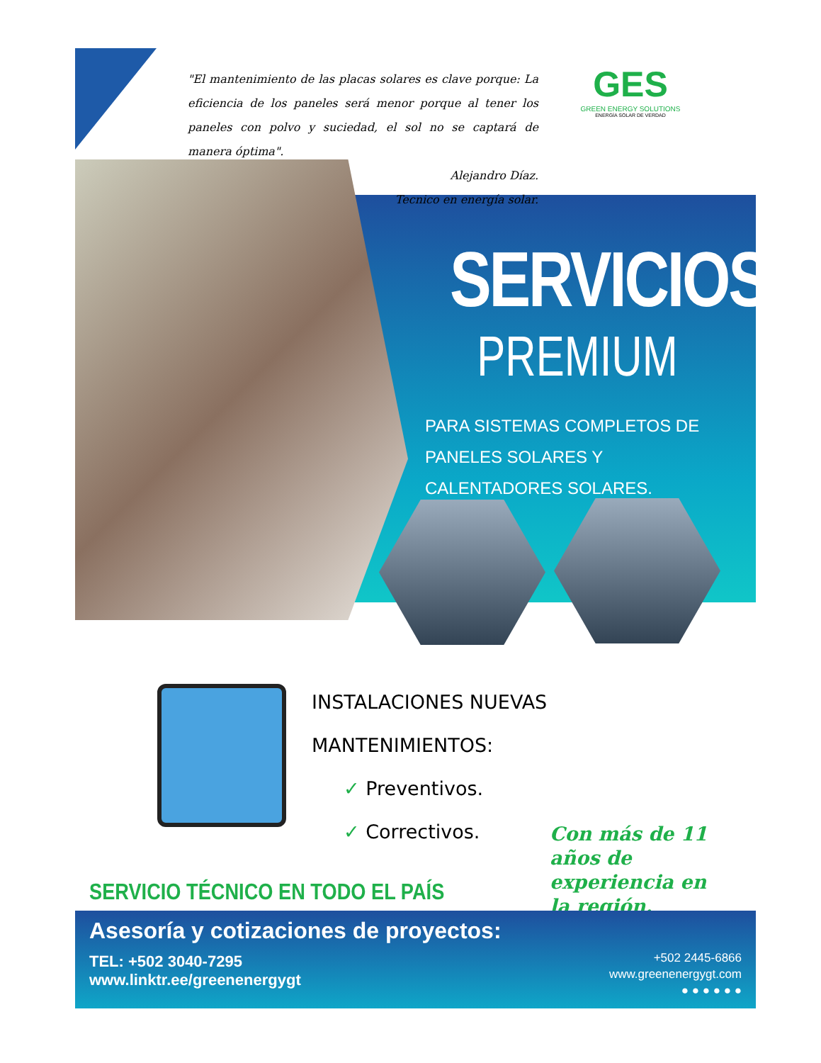"El mantenimiento de las placas solares es clave porque: La eficiencia de los paneles será menor porque al tener los paneles con polvo y suciedad, el sol no se captará de manera óptima".
Alejandro Díaz.
Tecnico en energía solar.
GES
GREEN ENERGY SOLUTIONS
ENERGÍA SOLAR DE VERDAD
SERVICIOS
PREMIUM
PARA SISTEMAS COMPLETOS DE PANELES SOLARES Y CALENTADORES SOLARES.
INSTALACIONES NUEVAS
MANTENIMIENTOS:
✓ Preventivos.
✓ Correctivos.
Con más de 11 años de experiencia en la región.
SERVICIO TÉCNICO EN TODO EL PAÍS
Asesoría y cotizaciones de proyectos:
TEL: +502 3040-7295
www.linktr.ee/greenenergygt
+502 2445-6866
www.greenenergygt.com
● ● ● ● ● ●